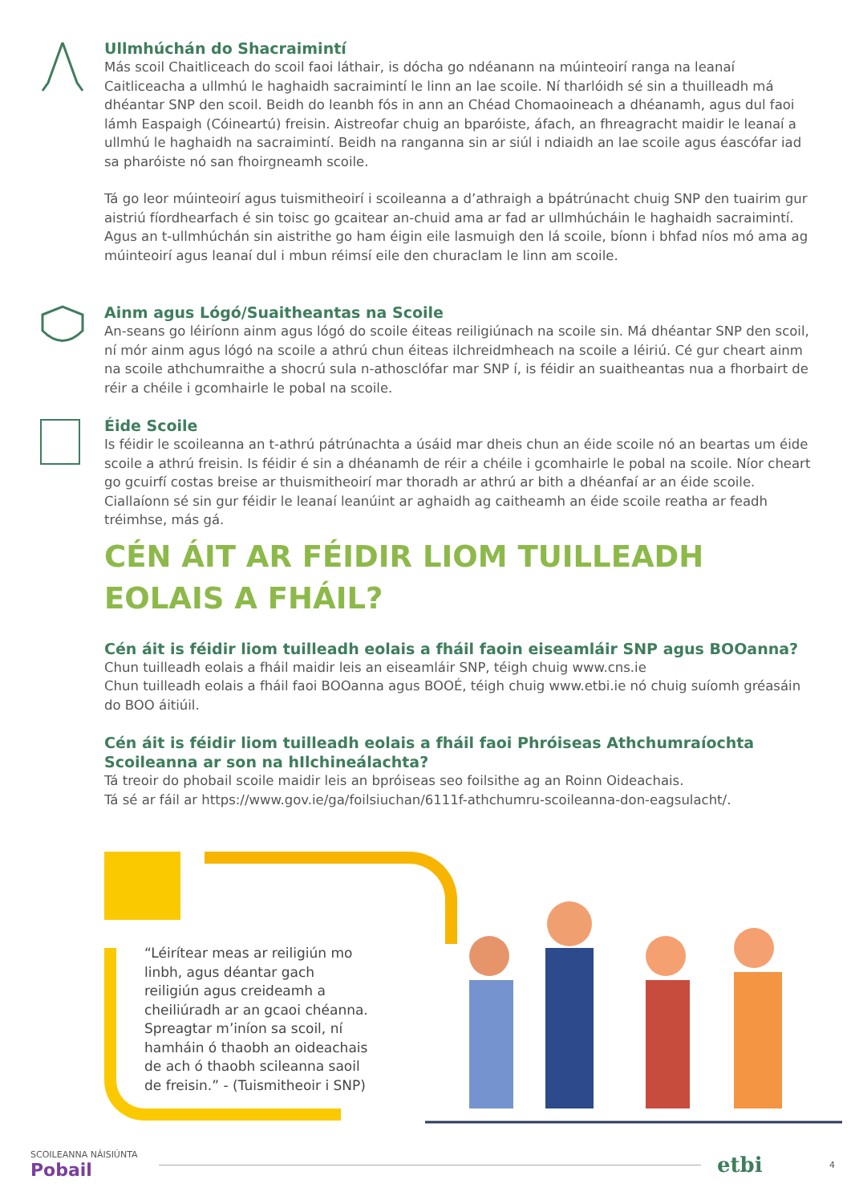Ullmhúchán do Shacraimintí
Más scoil Chaitliceach do scoil faoi láthair, is dócha go ndéanann na múinteoirí ranga na leanaí Caitliceacha a ullmhú le haghaidh sacraimintí le linn an lae scoile. Ní tharlóidh sé sin a thuilleadh má dhéantar SNP den scoil. Beidh do leanbh fós in ann an Chéad Chomaoineach a dhéanamh, agus dul faoi lámh Easpaigh (Cóineartú) freisin. Aistreofar chuig an bparóiste, áfach, an fhreagracht maidir le leanaí a ullmhú le haghaidh na sacraimintí. Beidh na ranganna sin ar siúl i ndiaidh an lae scoile agus éascófar iad sa pharóiste nó san fhoirgneamh scoile.
Tá go leor múinteoirí agus tuismitheoirí i scoileanna a d’athraigh a bpátrúnacht chuig SNP den tuairim gur aistriú fíordhearfach é sin toisc go gcaitear an-chuid ama ar fad ar ullmhúcháin le haghaidh sacraimintí. Agus an t-ullmhúchán sin aistrithe go ham éigin eile lasmuigh den lá scoile, bíonn i bhfad níos mó ama ag múinteoirí agus leanaí dul i mbun réimsí eile den churaclam le linn am scoile.
Ainm agus Lógó/Suaitheantas na Scoile
An-seans go léiríonn ainm agus lógó do scoile éiteas reiligiúnach na scoile sin. Má dhéantar SNP den scoil, ní mór ainm agus lógó na scoile a athrú chun éiteas ilchreidmheach na scoile a léiriú. Cé gur cheart ainm na scoile athchumraithe a shocrú sula n-athosclófar mar SNP í, is féidir an suaitheantas nua a fhorbairt de réir a chéile i gcomhairle le pobal na scoile.
Éide Scoile
Is féidir le scoileanna an t-athrú pátrúnachta a úsáid mar dheis chun an éide scoile nó an beartas um éide scoile a athrú freisin. Is féidir é sin a dhéanamh de réir a chéile i gcomhairle le pobal na scoile. Níor cheart go gcuirfí costas breise ar thuismitheoirí mar thoradh ar athrú ar bith a dhéanfaí ar an éide scoile. Ciallaíonn sé sin gur féidir le leanaí leanúint ar aghaidh ag caitheamh an éide scoile reatha ar feadh tréimhse, más gá.
CÉN ÁIT AR FÉIDIR LIOM TUILLEADH EOLAIS A FHÁIL?
Cén áit is féidir liom tuilleadh eolais a fháil faoin eiseamláir SNP agus BOOanna?
Chun tuilleadh eolais a fháil maidir leis an eiseamláir SNP, téigh chuig www.cns.ie
Chun tuilleadh eolais a fháil faoi BOOanna agus BOOÉ, téigh chuig www.etbi.ie nó chuig suíomh gréasáin do BOO áitiúil.
Cén áit is féidir liom tuilleadh eolais a fháil faoi Phróiseas Athchumraíochta Scoileanna ar son na hIlchineálachta?
Tá treoir do phobail scoile maidir leis an bpróiseas seo foilsithe ag an Roinn Oideachais.
Tá sé ar fáil ar https://www.gov.ie/ga/foilsiuchan/6111f-athchumru-scoileanna-don-eagsulacht/.
“Léirítear meas ar reiligiún mo linbh, agus déantar gach reiligiún agus creideamh a cheiliúradh ar an gcaoi chéanna. Spreagtar m’iníon sa scoil, ní hamháin ó thaobh an oideachais de ach ó thaobh scileanna saoil de freisin.” - (Tuismitheoir i SNP)
SCOILEANNA NÁISIÚNTA Pobail
etbi
4